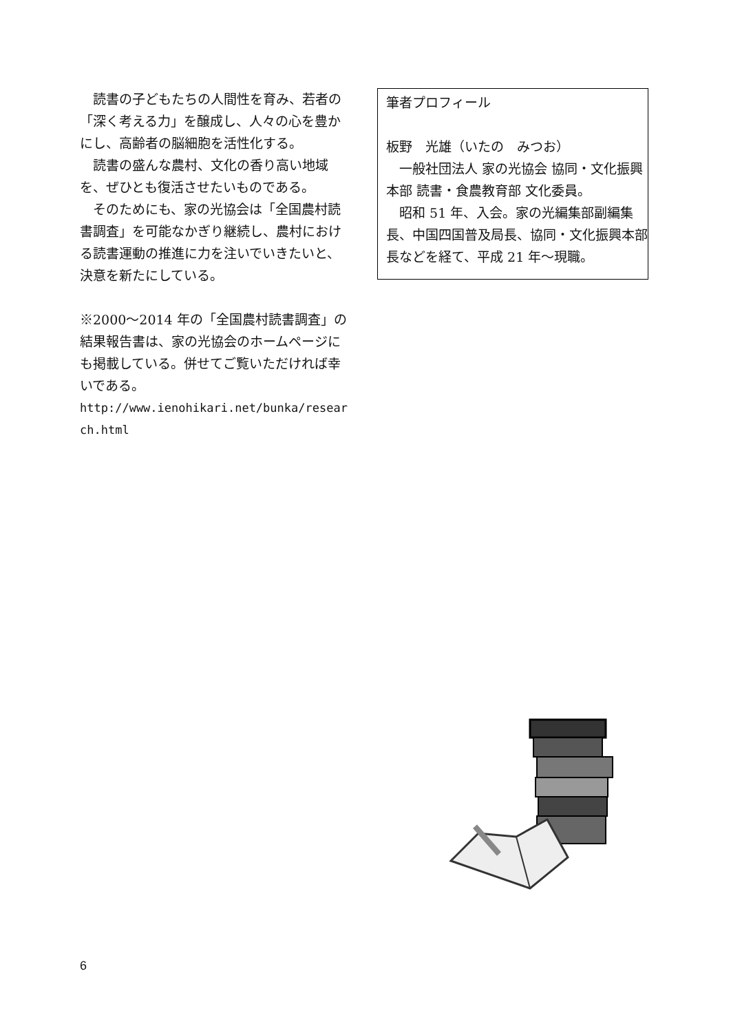読書の子どもたちの人間性を育み、若者の「深く考える力」を醸成し、人々の心を豊かにし、高齢者の脳細胞を活性化する。
　読書の盛んな農村、文化の香り高い地域を、ぜひとも復活させたいものである。
　そのためにも、家の光協会は「全国農村読書調査」を可能なかぎり継続し、農村における読書運動の推進に力を注いでいきたいと、決意を新たにしている。
※2000～2014 年の「全国農村読書調査」の結果報告書は、家の光協会のホームページにも掲載している。併せてご覧いただければ幸いである。
http://www.ienohikari.net/bunka/research.html
筆者プロフィール
板野　光雄（いたの　みつお）
　一般社団法人 家の光協会 協同・文化振興本部 読書・食農教育部 文化委員。
　昭和 51 年、入会。家の光編集部副編集長、中国四国普及局長、協同・文化振興本部長などを経て、平成 21 年～現職。
6